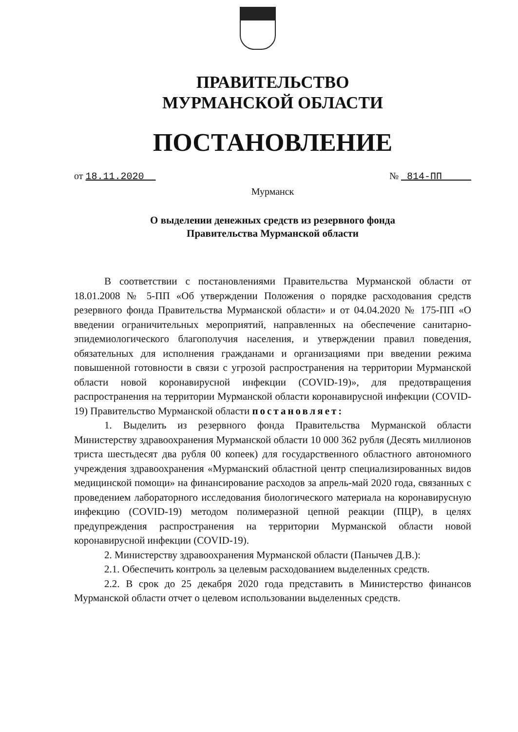ПРАВИТЕЛЬСТВО
МУРМАНСКОЙ ОБЛАСТИ
ПОСТАНОВЛЕНИЕ
от 18.11.2020 № 814-ПП
Мурманск
О выделении денежных средств из резервного фонда
Правительства Мурманской области
В соответствии с постановлениями Правительства Мурманской области от 18.01.2008 № 5-ПП «Об утверждении Положения о порядке расходования средств резервного фонда Правительства Мурманской области» и от 04.04.2020 № 175-ПП «О введении ограничительных мероприятий, направленных на обеспечение санитарно-эпидемиологического благополучия населения, и утверждении правил поведения, обязательных для исполнения гражданами и организациями при введении режима повышенной готовности в связи с угрозой распространения на территории Мурманской области новой коронавирусной инфекции (COVID-19)», для предотвращения распространения на территории Мурманской области коронавирусной инфекции (COVID-19) Правительство Мурманской области постановляет:
1. Выделить из резервного фонда Правительства Мурманской области Министерству здравоохранения Мурманской области 10 000 362 рубля (Десять миллионов триста шестьдесят два рубля 00 копеек) для государственного областного автономного учреждения здравоохранения «Мурманский областной центр специализированных видов медицинской помощи» на финансирование расходов за апрель-май 2020 года, связанных с проведением лабораторного исследования биологического материала на коронавирусную инфекцию (COVID-19) методом полимеразной цепной реакции (ПЦР), в целях предупреждения распространения на территории Мурманской области новой коронавирусной инфекции (COVID-19).
2. Министерству здравоохранения Мурманской области (Панычев Д.В.):
2.1. Обеспечить контроль за целевым расходованием выделенных средств.
2.2. В срок до 25 декабря 2020 года представить в Министерство финансов Мурманской области отчет о целевом использовании выделенных средств.